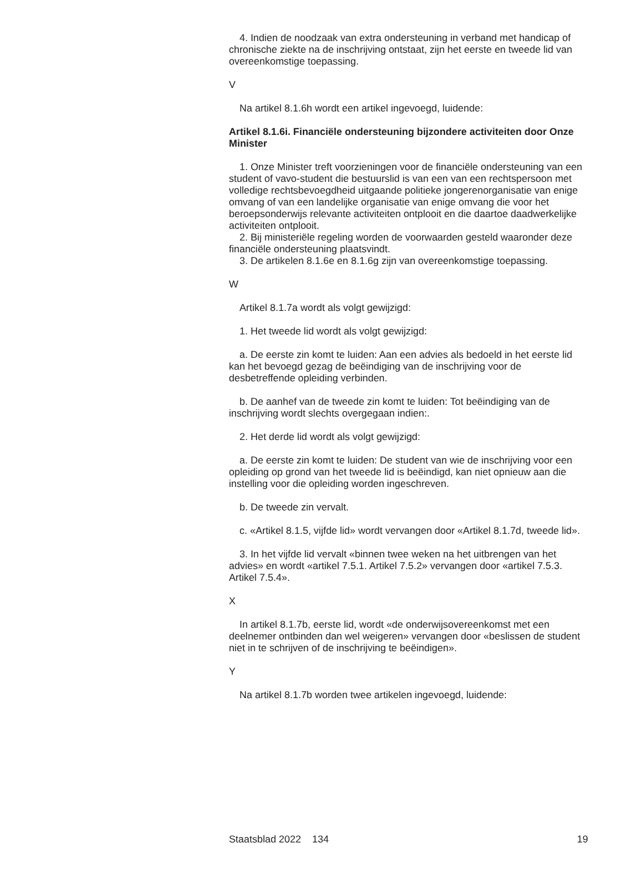4. Indien de noodzaak van extra ondersteuning in verband met handicap of chronische ziekte na de inschrijving ontstaat, zijn het eerste en tweede lid van overeenkomstige toepassing.
V
Na artikel 8.1.6h wordt een artikel ingevoegd, luidende:
Artikel 8.1.6i. Financiële ondersteuning bijzondere activiteiten door Onze Minister
1. Onze Minister treft voorzieningen voor de financiële ondersteuning van een student of vavo-student die bestuurslid is van een van een rechtspersoon met volledige rechtsbevoegdheid uitgaande politieke jongerenorganisatie van enige omvang of van een landelijke organisatie van enige omvang die voor het beroepsonderwijs relevante activiteiten ontplooit en die daartoe daadwerkelijke activiteiten ontplooit.
2. Bij ministeriële regeling worden de voorwaarden gesteld waaronder deze financiële ondersteuning plaatsvindt.
3. De artikelen 8.1.6e en 8.1.6g zijn van overeenkomstige toepassing.
W
Artikel 8.1.7a wordt als volgt gewijzigd:
1. Het tweede lid wordt als volgt gewijzigd:
a. De eerste zin komt te luiden: Aan een advies als bedoeld in het eerste lid kan het bevoegd gezag de beëindiging van de inschrijving voor de desbetreffende opleiding verbinden.
b. De aanhef van de tweede zin komt te luiden: Tot beëindiging van de inschrijving wordt slechts overgegaan indien:.
2. Het derde lid wordt als volgt gewijzigd:
a. De eerste zin komt te luiden: De student van wie de inschrijving voor een opleiding op grond van het tweede lid is beëindigd, kan niet opnieuw aan die instelling voor die opleiding worden ingeschreven.
b. De tweede zin vervalt.
c. «Artikel 8.1.5, vijfde lid» wordt vervangen door «Artikel 8.1.7d, tweede lid».
3. In het vijfde lid vervalt «binnen twee weken na het uitbrengen van het advies» en wordt «artikel 7.5.1. Artikel 7.5.2» vervangen door «artikel 7.5.3. Artikel 7.5.4».
X
In artikel 8.1.7b, eerste lid, wordt «de onderwijsovereenkomst met een deelnemer ontbinden dan wel weigeren» vervangen door «beslissen de student niet in te schrijven of de inschrijving te beëindigen».
Y
Na artikel 8.1.7b worden twee artikelen ingevoegd, luidende:
Staatsblad 2022 134 19